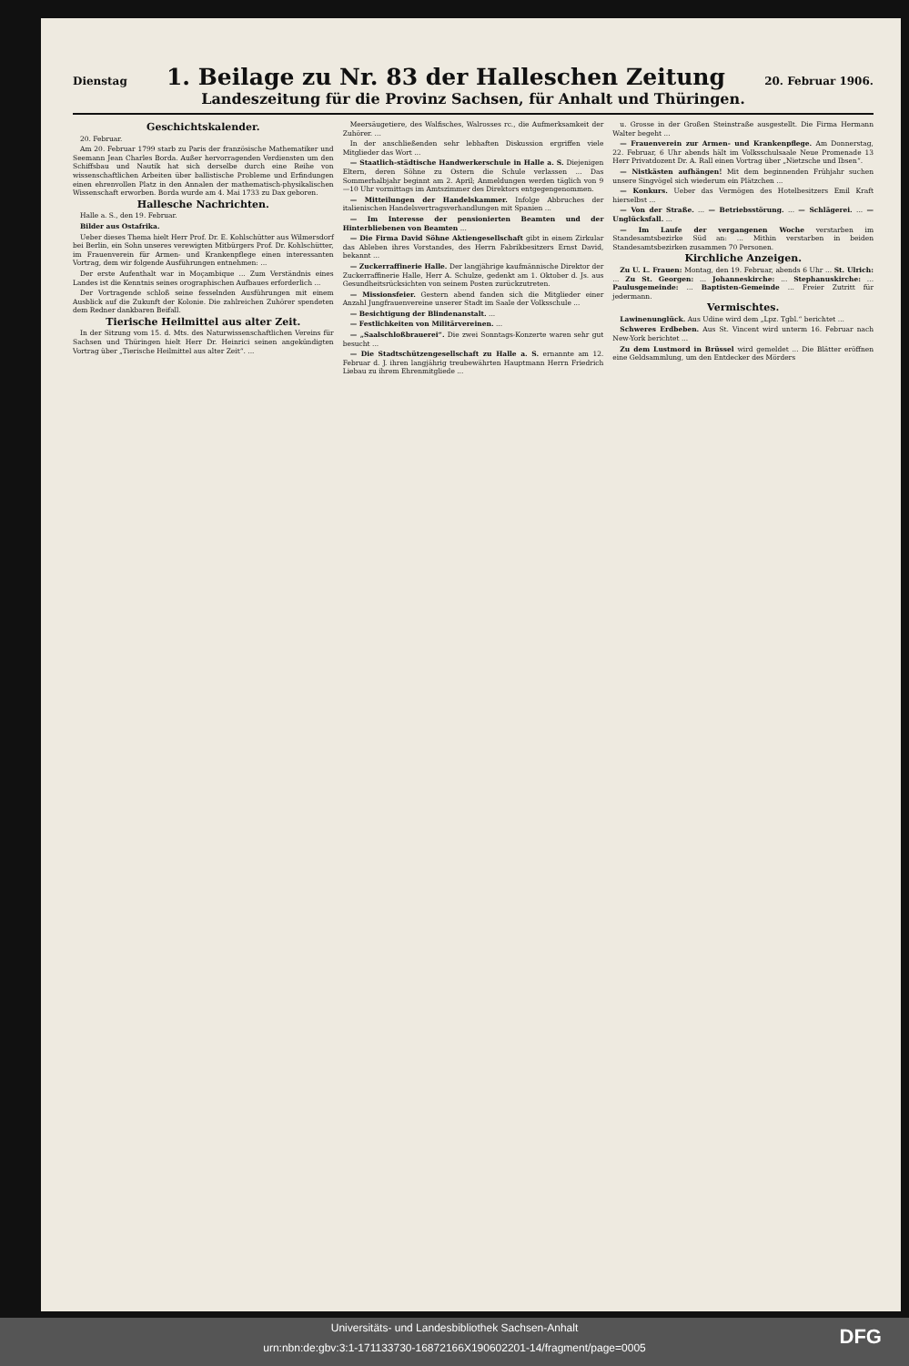Dienstag 1. Beilage zu Nr. 83 der Halleschen Zeitung 20. Februar 1906.
Landeszeitung für die Provinz Sachsen, für Anhalt und Thüringen.
Geschichtskalender.
20. Februar.
Am 20. Februar 1799 starb zu Paris der französische Mathematiker und Seemann Jean Charles Borda. Außer hervorragenden Verdiensten um den Schiffsbau und Nautik hat sich derselbe durch eine Reihe von wissenschaftlichen Arbeiten über ballistische Probleme und Erfindungen einen ehrenvollen Platz in den Annalen der mathematisch-physikalischen Wissenschaft erworben. Borda wurde am 4. Mai 1733 zu Dax geboren.
Hallesche Nachrichten.
Halle a. S., den 19. Februar.
Bilder aus Ostafrika.
Ueber dieses Thema hielt Herr Prof. Dr. E. Kohlschütter aus Wilmersdorf bei Berlin, ein Sohn unseres verewigten Mitbürgers Prof. Dr. Kohlschütter, im Frauenverein für Armen- und Krankenpflege einen interessanten Vortrag, dem wir folgende Ausführungen entnehmen: ...
Der erste Aufenthalt war in Moçambique ... Zum Verständnis eines Landes ist die Kenntnis seines orographischen Aufbaues erforderlich ...
Der Vortragende schloß seine fesselnden Ausführungen mit einem Ausblick auf die Zukunft der Kolonie. Die zahlreichen Zuhörer spendeten dem Redner dankbaren Beifall.
Tierische Heilmittel aus alter Zeit.
In der Sitzung vom 15. d. Mts. des Naturwissenschaftlichen Vereins für Sachsen und Thüringen hielt Herr Dr. Heinrici seinen angekündigten Vortrag über „Tierische Heilmittel aus alter Zeit“. ...
Meersäugetiere, des Walfisches, Walrosses rc., die Aufmerksamkeit der Zuhörer. ...
In der anschließenden sehr lebhaften Diskussion ergriffen viele Mitglieder das Wort ...
— Staatlich-städtische Handwerkerschule in Halle a. S. Diejenigen Eltern, deren Söhne zu Ostern die Schule verlassen ... Das Sommerhalbjahr beginnt am 2. April; Anmeldungen werden täglich von 9—10 Uhr vormittags im Amtszimmer des Direktors entgegengenommen.
— Mitteilungen der Handelskammer. Infolge Abbruches der italienischen Handelsvertragsverhandlungen mit Spanien ...
— Im Interesse der pensionierten Beamten und der Hinterbliebenen von Beamten ...
— Die Firma David Söhne Aktiengesellschaft gibt in einem Zirkular das Ableben ihres Vorstandes, des Herrn Fabrikbesitzers Ernst David, bekannt ...
— Zuckerraffinerie Halle. Der langjährige kaufmännische Direktor der Zuckerraffinerie Halle, Herr A. Schulze, gedenkt am 1. Oktober d. Js. aus Gesundheitsrücksichten von seinem Posten zurückzutreten.
— Missionsfeier. Gestern abend fanden sich die Mitglieder einer Anzahl Jungfrauenvereine unserer Stadt im Saale der Volksschule ...
— Besichtigung der Blindenanstalt. ...
— Festlichkeiten von Militärvereinen. ...
— „Saalschloßbrauerei“. Die zwei Sonntags-Konzerte waren sehr gut besucht ...
— Die Stadtschützengesellschaft zu Halle a. S. ernannte am 12. Februar d. J. ihren langjährig treubewährten Hauptmann Herrn Friedrich Liebau zu ihrem Ehrenmitgliede ...
u. Grosse in der Großen Steinstraße ausgestellt. Die Firma Hermann Walter begeht ...
— Frauenverein zur Armen- und Krankenpflege. Am Donnerstag, 22. Februar, 6 Uhr abends hält im Volksschulsaale Neue Promenade 13 Herr Privatdozent Dr. A. Rall einen Vortrag über „Nietzsche und Ibsen“.
— Nistkästen aufhängen! Mit dem beginnenden Frühjahr suchen unsere Singvögel sich wiederum ein Plätzchen ...
— Konkurs. Ueber das Vermögen des Hotelbesitzers Emil Kraft hierselbst ...
— Von der Straße. ... — Betriebsstörung. ... — Schlägerei. ... — Unglücksfall. ...
— Im Laufe der vergangenen Woche verstarben im Standesamtsbezirke Süd an: ... Mithin verstarben in beiden Standesamtsbezirken zusammen 70 Personen.
Kirchliche Anzeigen.
Zu U. L. Frauen: Montag, den 19. Februar, abends 6 Uhr ... St. Ulrich: ... Zu St. Georgen: ... Johanneskirche: ... Stephanuskirche: ... Paulusgemeinde: ... Baptisten-Gemeinde ... Freier Zutritt für jedermann.
Vermischtes.
Lawinenunglück. Aus Udine wird dem „Lpz. Tgbl.“ berichtet ...
Schweres Erdbeben. Aus St. Vincent wird unterm 16. Februar nach New-York berichtet ...
Zu dem Lustmord in Brüssel wird gemeldet ... Die Blätter eröffnen eine Geldsammlung, um den Entdecker des Mörders
Universitäts- und Landesbibliothek Sachsen-Anhalt
urn:nbn:de:gbv:3:1-171133730-16872166X190602201-14/fragment/page=0005
DFG